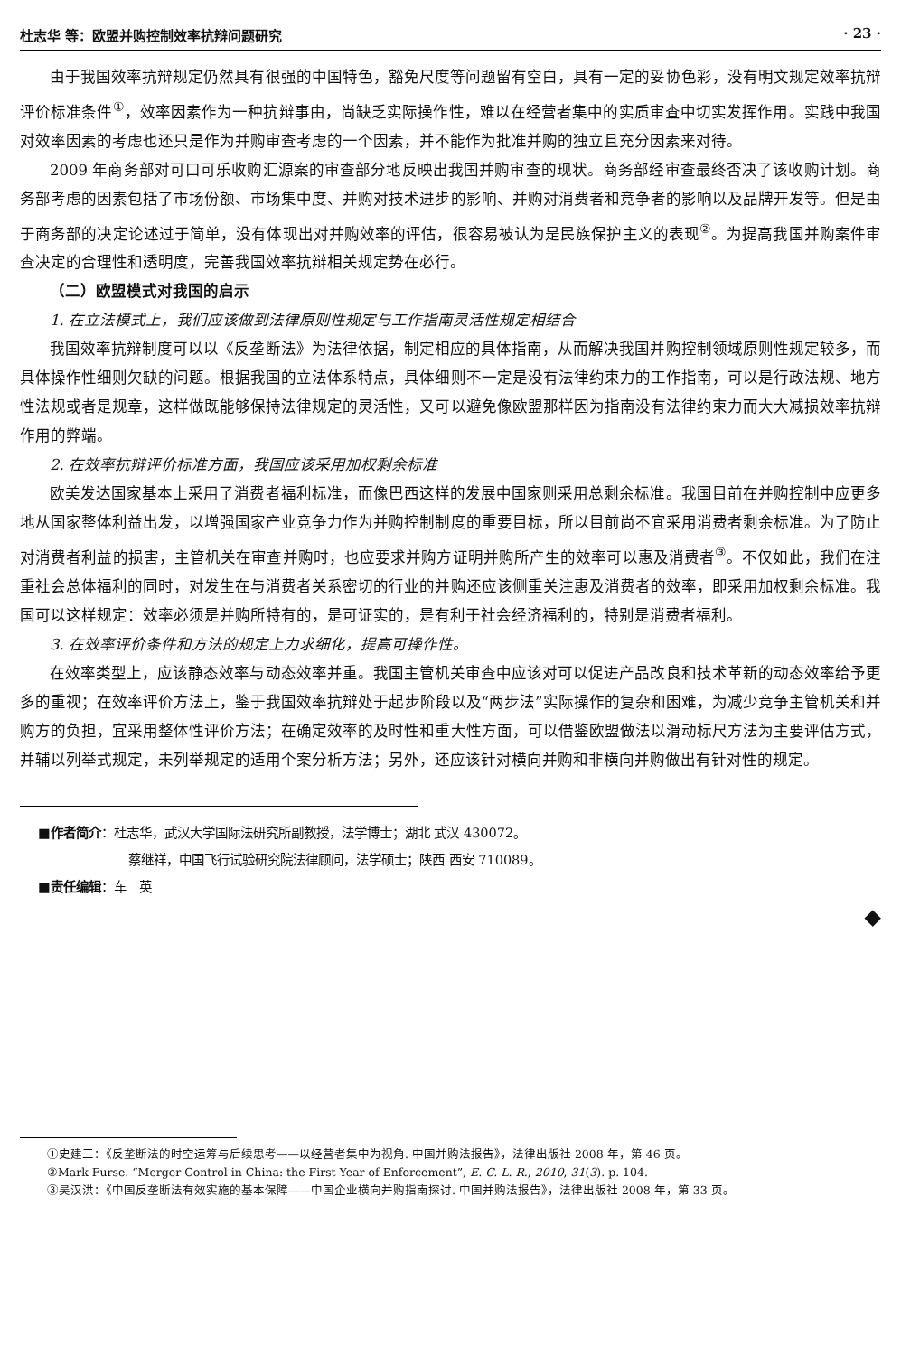杜志华 等：欧盟并购控制效率抗辩问题研究 · 23 ·
由于我国效率抗辩规定仍然具有很强的中国特色，豁免尺度等问题留有空白，具有一定的妥协色彩，没有明文规定效率抗辩评价标准条件<sup>①</sup>，效率因素作为一种抗辩事由，尚缺乏实际操作性，难以在经营者集中的实质审查中切实发挥作用。实践中我国对效率因素的考虑也还只是作为并购审查考虑的一个因素，并不能作为批准并购的独立且充分因素来对待。
2009 年商务部对可口可乐收购汇源案的审查部分地反映出我国并购审查的现状。商务部经审查最终否决了该收购计划。商务部考虑的因素包括了市场份额、市场集中度、并购对技术进步的影响、并购对消费者和竞争者的影响以及品牌开发等。但是由于商务部的决定论述过于简单，没有体现出对并购效率的评估，很容易被认为是民族保护主义的表现<sup>②</sup>。为提高我国并购案件审查决定的合理性和透明度，完善我国效率抗辩相关规定势在必行。
（二）欧盟模式对我国的启示
1. 在立法模式上，我们应该做到法律原则性规定与工作指南灵活性规定相结合
我国效率抗辩制度可以以《反垄断法》为法律依据，制定相应的具体指南，从而解决我国并购控制领域原则性规定较多，而具体操作性细则欠缺的问题。根据我国的立法体系特点，具体细则不一定是没有法律约束力的工作指南，可以是行政法规、地方性法规或者是规章，这样做既能够保持法律规定的灵活性，又可以避免像欧盟那样因为指南没有法律约束力而大大减损效率抗辩作用的弊端。
2. 在效率抗辩评价标准方面，我国应该采用加权剩余标准
欧美发达国家基本上采用了消费者福利标准，而像巴西这样的发展中国家则采用总剩余标准。我国目前在并购控制中应更多地从国家整体利益出发，以增强国家产业竞争力作为并购控制制度的重要目标，所以目前尚不宜采用消费者剩余标准。为了防止对消费者利益的损害，主管机关在审查并购时，也应要求并购方证明并购所产生的效率可以惠及消费者<sup>③</sup>。不仅如此，我们在注重社会总体福利的同时，对发生在与消费者关系密切的行业的并购还应该侧重关注惠及消费者的效率，即采用加权剩余标准。我国可以这样规定：效率必须是并购所特有的，是可证实的，是有利于社会经济福利的，特别是消费者福利。
3. 在效率评价条件和方法的规定上力求细化，提高可操作性。
在效率类型上，应该静态效率与动态效率并重。我国主管机关审查中应该对可以促进产品改良和技术革新的动态效率给予更多的重视；在效率评价方法上，鉴于我国效率抗辩处于起步阶段以及“两步法”实际操作的复杂和困难，为减少竞争主管机关和并购方的负担，宜采用整体性评价方法；在确定效率的及时性和重大性方面，可以借鉴欧盟做法以滑动标尺方法为主要评估方式，并辅以列举式规定，未列举规定的适用个案分析方法；另外，还应该针对横向并购和非横向并购做出有针对性的规定。
■作者简介：杜志华，武汉大学国际法研究所副教授，法学博士；湖北 武汉 430072。
蔡继祥，中国飞行试验研究院法律顾问，法学硕士；陕西 西安 710089。
■责任编辑：车　英
◆
①史建三：《反垄断法的时空运筹与后续思考——以经营者集中为视角. 中国并购法报告》，法律出版社 2008 年，第 46 页。
②Mark Furse. “Merger Control in China: the First Year of Enforcement”, E. C. L. R., 2010, 31(3). p. 104.
③吴汉洪：《中国反垄断法有效实施的基本保障——中国企业横向并购指南探讨. 中国并购法报告》，法律出版社 2008 年，第 33 页。